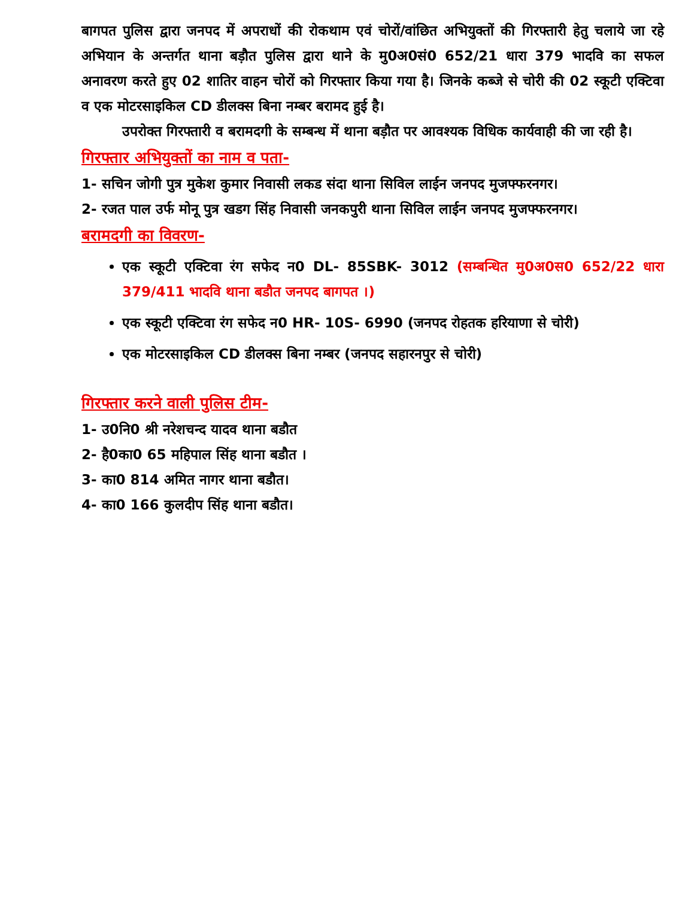बागपत पुलिस द्वारा जनपद में अपराधों की रोकथाम एवं चोरों/वांछित अभियुक्तों की गिरफ्तारी हेतु चलाये जा रहे अभियान के अन्तर्गत थाना बड़ौत पुलिस द्वारा थाने के मु0अ0सं0 652/21 धारा 379 भादवि का सफल अनावरण करते हुए 02 शातिर वाहन चोरों को गिरफ्तार किया गया है। जिनके कब्जे से चोरी की 02 स्कूटी एक्टिवा व एक मोटरसाइकिल CD डीलक्स बिना नम्बर बरामद हुई है।
उपरोक्त गिरफ्तारी व बरामदगी के सम्बन्ध में थाना बड़ौत पर आवश्यक विधिक कार्यवाही की जा रही है।
गिरफ्तार अभियुक्तों का नाम व पता-
1- सचिन जोगी पुत्र मुकेश कुमार निवासी लकड संदा थाना सिविल लाईन जनपद मुजफ्फरनगर।
2- रजत पाल उर्फ मोनू पुत्र खडग सिंह निवासी जनकपुरी थाना सिविल लाईन जनपद मुजफ्फरनगर।
बरामदगी का विवरण-
एक स्कूटी एक्टिवा रंग सफेद न0 DL- 85SBK- 3012 (सम्बन्धित मु0अ0स0 652/22 धारा 379/411 भादवि थाना बडौत जनपद बागपत ।)
एक स्कूटी एक्टिवा रंग सफेद न0 HR- 10S- 6990 (जनपद रोहतक हरियाणा से चोरी)
एक मोटरसाइकिल CD डीलक्स बिना नम्बर (जनपद सहारनपुर से चोरी)
गिरफ्तार करने वाली पुलिस टीम-
1- उ0नि0 श्री नरेशचन्द यादव थाना बडौत
2- है0का0 65 महिपाल सिंह थाना बडौत ।
3- का0 814 अमित नागर थाना बडौत।
4- का0 166 कुलदीप सिंह थाना बडौत।